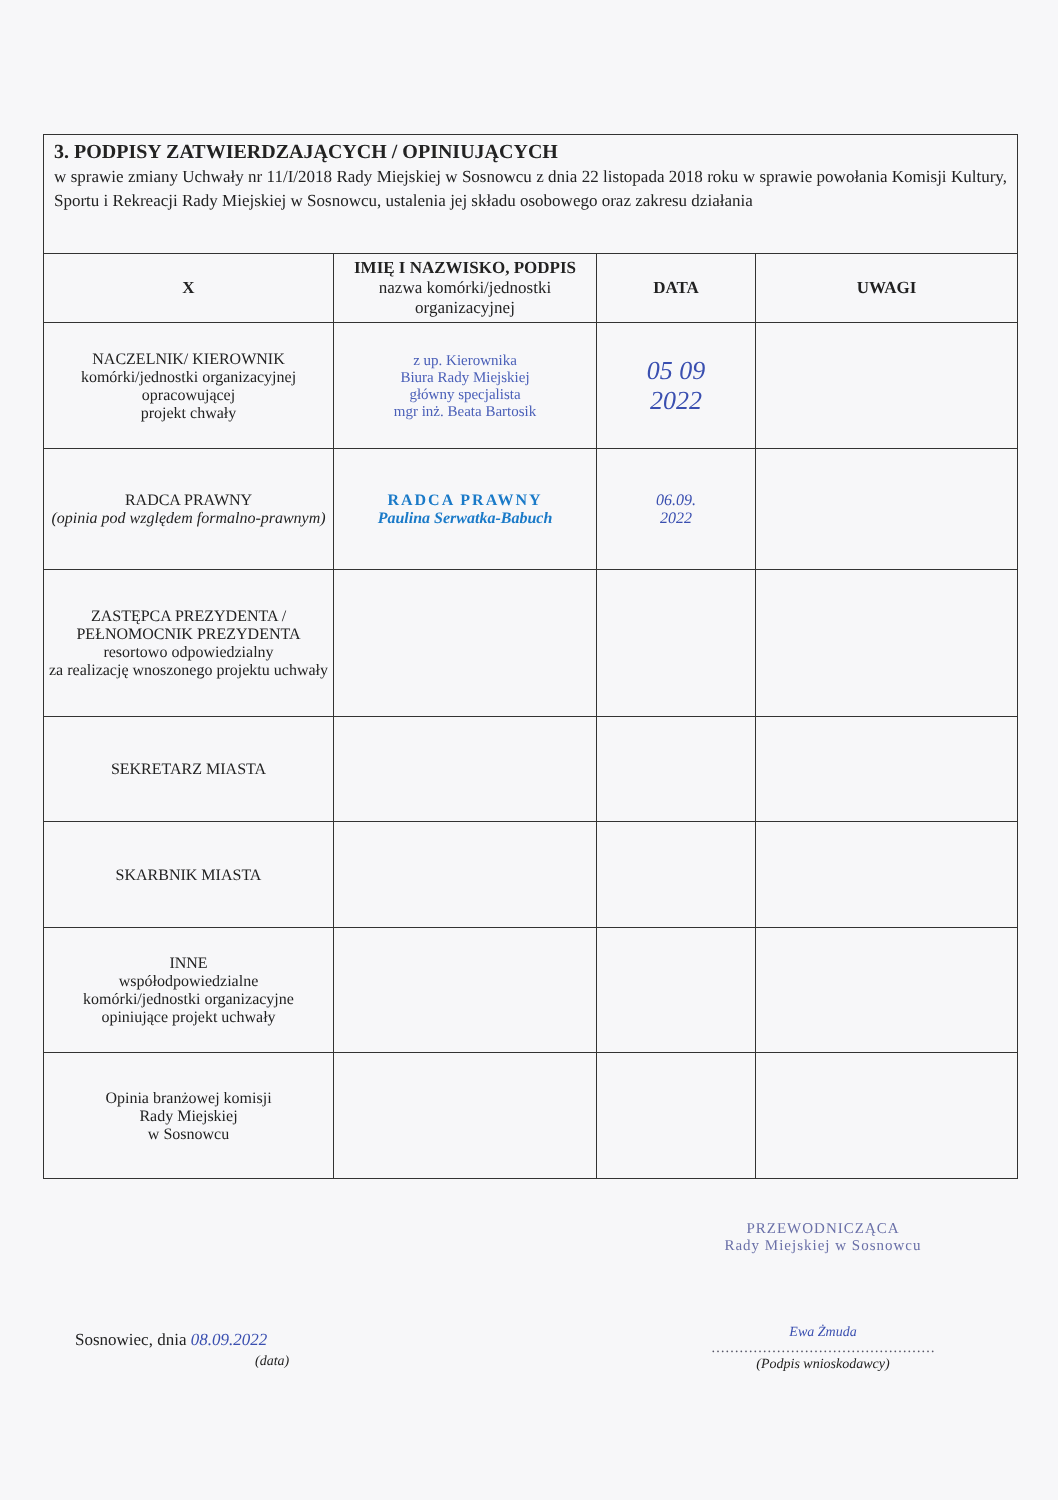3. PODPISY ZATWIERDZAJĄCYCH / OPINIUJĄCYCH
w sprawie zmiany Uchwały nr 11/I/2018 Rady Miejskiej w Sosnowcu z dnia 22 listopada 2018 roku w sprawie powołania Komisji Kultury, Sportu i Rekreacji Rady Miejskiej w Sosnowcu, ustalenia jej składu osobowego oraz zakresu działania
| X | IMIĘ I NAZWISKO, PODPIS nazwa komórki/jednostki organizacyjnej | DATA | UWAGI |
| --- | --- | --- | --- |
| NACZELNIK/ KIEROWNIK komórki/jednostki organizacyjnej opracowującej projekt chwały | z up. Kierownika Biura Rady Miejskiej główny specjalista mgr inż. Beata Bartosik | 05 09 2022 | |
| RADCA PRAWNY (opinia pod względem formalno-prawnym) | RADCA PRAWNY Paulina Serwatka-Babuch | 06.09. 2022 | |
| ZASTĘPCA PREZYDENTA / PEŁNOMOCNIK PREZYDENTA resortowo odpowiedzialny za realizację wnoszonego projektu uchwały | | | |
| SEKRETARZ MIASTA | | | |
| SKARBNIK MIASTA | | | |
| INNE współodpowiedzialne komórki/jednostki organizacyjne opiniujące projekt uchwały | | | |
| Opinia branżowej komisji Rady Miejskiej w Sosnowcu | | | |
Sosnowiec, dnia 08.09.2022
(data)
PRZEWODNICZĄCA
Rady Miejskiej w Sosnowcu
Ewa Żmuda
…………………………………………
(Podpis wnioskodawcy)